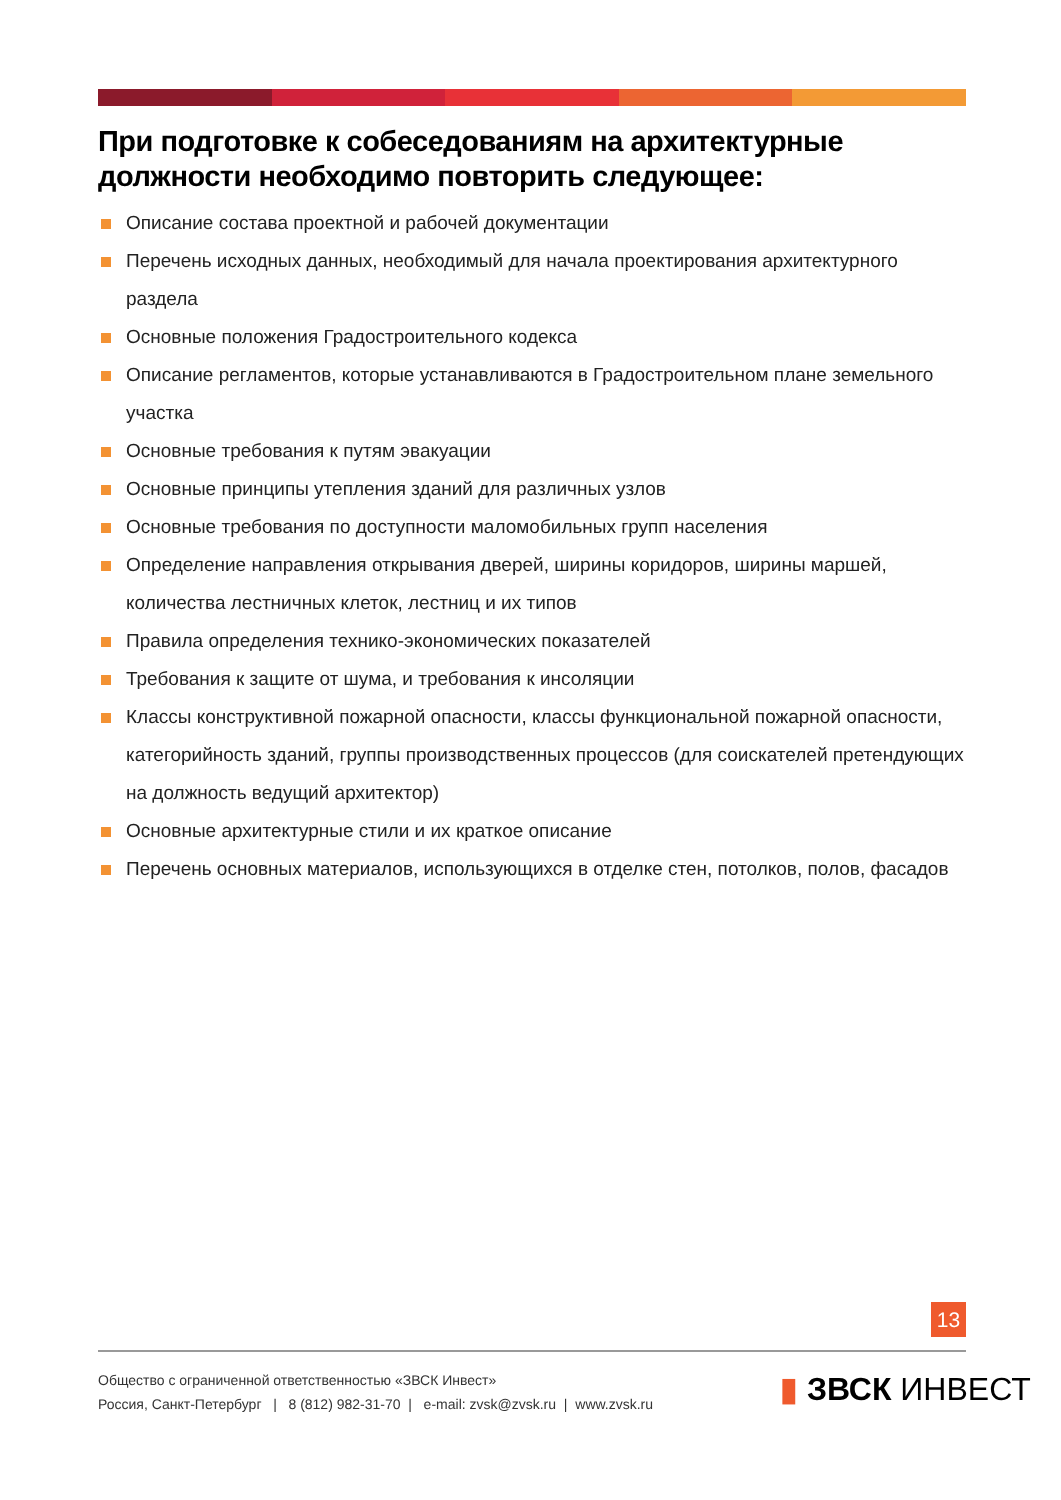При подготовке к собеседованиям на архитектурные должности необходимо повторить следующее:
Описание состава проектной и рабочей документации
Перечень исходных данных, необходимый для начала проектирования архитектурного раздела
Основные положения Градостроительного кодекса
Описание регламентов, которые устанавливаются в Градостроительном плане земельного участка
Основные требования к путям эвакуации
Основные принципы утепления зданий для различных узлов
Основные требования по доступности маломобильных групп населения
Определение направления открывания дверей, ширины коридоров, ширины маршей, количества лестничных клеток, лестниц и их типов
Правила определения технико-экономических показателей
Требования к защите от шума, и требования к инсоляции
Классы конструктивной пожарной опасности, классы функциональной пожарной опасности, категорийность зданий, группы производственных процессов (для соискателей претендующих на должность ведущий архитектор)
Основные архитектурные стили и их краткое описание
Перечень основных материалов, использующихся в отделке стен, потолков, полов, фасадов
13
Общество с ограниченной ответственностью «ЗВСК Инвест»
Россия, Санкт-Петербург | 8 (812) 982-31-70 | e-mail: zvsk@zvsk.ru | www.zvsk.ru
▮ ЗВСК ИНВЕСТ